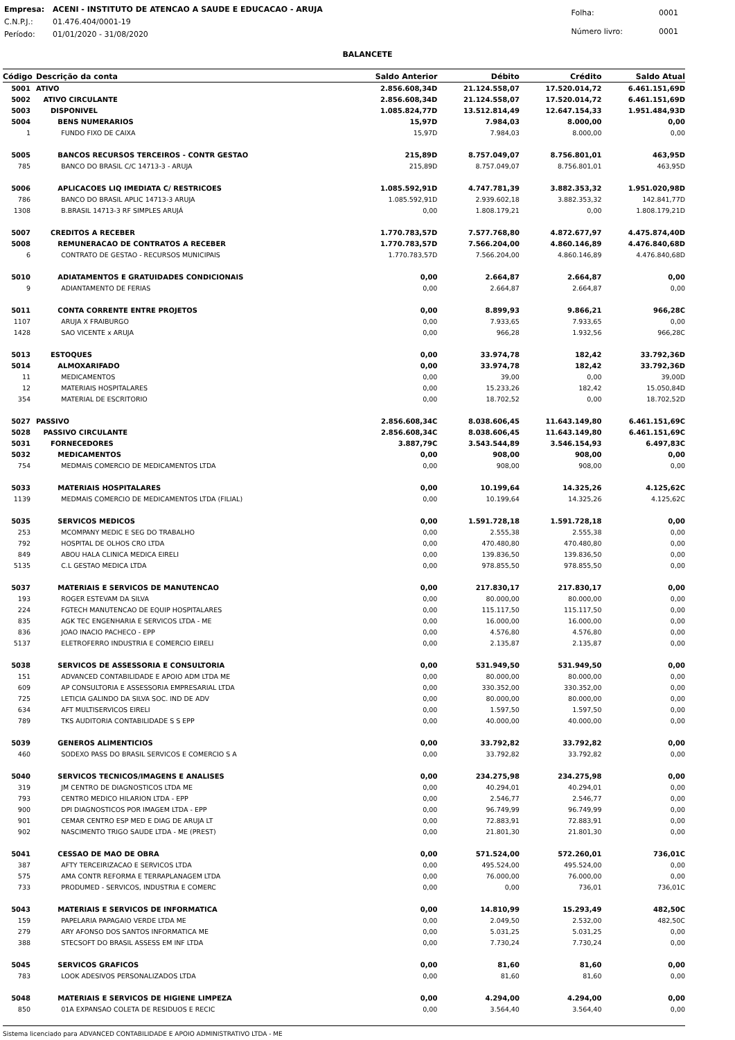| Empresa: | ACENI - INSTITUTO DE ATENCAO A SAUDE E EDUCACAO - ARUJA |
| C.N.P.J.: | 01.476.404/0001-19 |
| Período: | 01/01/2020 - 31/08/2020 |
| Folha: | 0001 |
| Número livro: | 0001 |
BALANCETE
| Código | Descrição da conta | Saldo Anterior | Débito | Crédito | Saldo Atual |
| --- | --- | --- | --- | --- | --- |
| 5001 | ATIVO | 2.856.608,34D | 21.124.558,07 | 17.520.014,72 | 6.461.151,69D |
| 5002 | ATIVO CIRCULANTE | 2.856.608,34D | 21.124.558,07 | 17.520.014,72 | 6.461.151,69D |
| 5003 | DISPONIVEL | 1.085.824,77D | 13.512.814,49 | 12.647.154,33 | 1.951.484,93D |
| 5004 | BENS NUMERARIOS | 15,97D | 7.984,03 | 8.000,00 | 0,00 |
| 1 | FUNDO FIXO DE CAIXA | 15,97D | 7.984,03 | 8.000,00 | 0,00 |
| 5005 | BANCOS RECURSOS TERCEIROS - CONTR GESTAO | 215,89D | 8.757.049,07 | 8.756.801,01 | 463,95D |
| 785 | BANCO DO BRASIL C/C 14713-3 - ARUJA | 215,89D | 8.757.049,07 | 8.756.801,01 | 463,95D |
| 5006 | APLICACOES LIQ IMEDIATA C/ RESTRICOES | 1.085.592,91D | 4.747.781,39 | 3.882.353,32 | 1.951.020,98D |
| 786 | BANCO DO BRASIL APLIC 14713-3 ARUJA | 1.085.592,91D | 2.939.602,18 | 3.882.353,32 | 142.841,77D |
| 1308 | B.BRASIL 14713-3 RF SIMPLES ARUJÁ | 0,00 | 1.808.179,21 | 0,00 | 1.808.179,21D |
| 5007 | CREDITOS A RECEBER | 1.770.783,57D | 7.577.768,80 | 4.872.677,97 | 4.475.874,40D |
| 5008 | REMUNERACAO DE CONTRATOS A RECEBER | 1.770.783,57D | 7.566.204,00 | 4.860.146,89 | 4.476.840,68D |
| 6 | CONTRATO DE GESTAO - RECURSOS MUNICIPAIS | 1.770.783,57D | 7.566.204,00 | 4.860.146,89 | 4.476.840,68D |
| 5010 | ADIATAMENTOS E GRATUIDADES CONDICIONAIS | 0,00 | 2.664,87 | 2.664,87 | 0,00 |
| 9 | ADIANTAMENTO DE FERIAS | 0,00 | 2.664,87 | 2.664,87 | 0,00 |
| 5011 | CONTA CORRENTE ENTRE PROJETOS | 0,00 | 8.899,93 | 9.866,21 | 966,28C |
| 1107 | ARUJA X FRAIBURGO | 0,00 | 7.933,65 | 7.933,65 | 0,00 |
| 1428 | SAO VICENTE x ARUJA | 0,00 | 966,28 | 1.932,56 | 966,28C |
| 5013 | ESTOQUES | 0,00 | 33.974,78 | 182,42 | 33.792,36D |
| 5014 | ALMOXARIFADO | 0,00 | 33.974,78 | 182,42 | 33.792,36D |
| 11 | MEDICAMENTOS | 0,00 | 39,00 | 0,00 | 39,00D |
| 12 | MATERIAIS HOSPITALARES | 0,00 | 15.233,26 | 182,42 | 15.050,84D |
| 354 | MATERIAL DE ESCRITORIO | 0,00 | 18.702,52 | 0,00 | 18.702,52D |
| 5027 | PASSIVO | 2.856.608,34C | 8.038.606,45 | 11.643.149,80 | 6.461.151,69C |
| 5028 | PASSIVO CIRCULANTE | 2.856.608,34C | 8.038.606,45 | 11.643.149,80 | 6.461.151,69C |
| 5031 | FORNECEDORES | 3.887,79C | 3.543.544,89 | 3.546.154,93 | 6.497,83C |
| 5032 | MEDICAMENTOS | 0,00 | 908,00 | 908,00 | 0,00 |
| 754 | MEDMAIS COMERCIO DE MEDICAMENTOS LTDA | 0,00 | 908,00 | 908,00 | 0,00 |
| 5033 | MATERIAIS HOSPITALARES | 0,00 | 10.199,64 | 14.325,26 | 4.125,62C |
| 1139 | MEDMAIS COMERCIO DE MEDICAMENTOS LTDA (FILIAL) | 0,00 | 10.199,64 | 14.325,26 | 4.125,62C |
| 5035 | SERVICOS MEDICOS | 0,00 | 1.591.728,18 | 1.591.728,18 | 0,00 |
| 253 | MCOMPANY MEDIC E SEG DO TRABALHO | 0,00 | 2.555,38 | 2.555,38 | 0,00 |
| 792 | HOSPITAL DE OLHOS CRO LTDA | 0,00 | 470.480,80 | 470.480,80 | 0,00 |
| 849 | ABOU HALA CLINICA MEDICA EIRELI | 0,00 | 139.836,50 | 139.836,50 | 0,00 |
| 5135 | C.L GESTAO MEDICA LTDA | 0,00 | 978.855,50 | 978.855,50 | 0,00 |
| 5037 | MATERIAIS E SERVICOS DE MANUTENCAO | 0,00 | 217.830,17 | 217.830,17 | 0,00 |
| 193 | ROGER ESTEVAM DA SILVA | 0,00 | 80.000,00 | 80.000,00 | 0,00 |
| 224 | FGTECH MANUTENCAO DE EQUIP HOSPITALARES | 0,00 | 115.117,50 | 115.117,50 | 0,00 |
| 835 | AGK TEC ENGENHARIA E SERVICOS LTDA - ME | 0,00 | 16.000,00 | 16.000,00 | 0,00 |
| 836 | JOAO INACIO PACHECO - EPP | 0,00 | 4.576,80 | 4.576,80 | 0,00 |
| 5137 | ELETROFERRO INDUSTRIA E COMERCIO EIRELI | 0,00 | 2.135,87 | 2.135,87 | 0,00 |
| 5038 | SERVICOS DE ASSESSORIA E CONSULTORIA | 0,00 | 531.949,50 | 531.949,50 | 0,00 |
| 151 | ADVANCED CONTABILIDADE E APOIO ADM LTDA ME | 0,00 | 80.000,00 | 80.000,00 | 0,00 |
| 609 | AP CONSULTORIA E ASSESSORIA EMPRESARIAL LTDA | 0,00 | 330.352,00 | 330.352,00 | 0,00 |
| 725 | LETICIA GALINDO DA SILVA SOC. IND DE ADV | 0,00 | 80.000,00 | 80.000,00 | 0,00 |
| 634 | AFT MULTISERVICOS EIRELI | 0,00 | 1.597,50 | 1.597,50 | 0,00 |
| 789 | TKS AUDITORIA CONTABILIDADE S S EPP | 0,00 | 40.000,00 | 40.000,00 | 0,00 |
| 5039 | GENEROS ALIMENTICIOS | 0,00 | 33.792,82 | 33.792,82 | 0,00 |
| 460 | SODEXO PASS DO BRASIL SERVICOS E COMERCIO S A | 0,00 | 33.792,82 | 33.792,82 | 0,00 |
| 5040 | SERVICOS TECNICOS/IMAGENS E ANALISES | 0,00 | 234.275,98 | 234.275,98 | 0,00 |
| 319 | JM CENTRO DE DIAGNOSTICOS LTDA ME | 0,00 | 40.294,01 | 40.294,01 | 0,00 |
| 793 | CENTRO MEDICO HILARION LTDA - EPP | 0,00 | 2.546,77 | 2.546,77 | 0,00 |
| 900 | DPI DIAGNOSTICOS POR IMAGEM LTDA - EPP | 0,00 | 96.749,99 | 96.749,99 | 0,00 |
| 901 | CEMAR CENTRO ESP MED E DIAG DE ARUJA LT | 0,00 | 72.883,91 | 72.883,91 | 0,00 |
| 902 | NASCIMENTO TRIGO SAUDE LTDA - ME (PREST) | 0,00 | 21.801,30 | 21.801,30 | 0,00 |
| 5041 | CESSAO DE MAO DE OBRA | 0,00 | 571.524,00 | 572.260,01 | 736,01C |
| 387 | AFTY TERCEIRIZACAO E SERVICOS LTDA | 0,00 | 495.524,00 | 495.524,00 | 0,00 |
| 575 | AMA CONTR REFORMA E TERRAPLANAGEM LTDA | 0,00 | 76.000,00 | 76.000,00 | 0,00 |
| 733 | PRODUMED - SERVICOS, INDUSTRIA E COMERC | 0,00 | 0,00 | 736,01 | 736,01C |
| 5043 | MATERIAIS E SERVICOS DE INFORMATICA | 0,00 | 14.810,99 | 15.293,49 | 482,50C |
| 159 | PAPELARIA PAPAGAIO VERDE LTDA ME | 0,00 | 2.049,50 | 2.532,00 | 482,50C |
| 279 | ARY AFONSO DOS SANTOS INFORMATICA ME | 0,00 | 5.031,25 | 5.031,25 | 0,00 |
| 388 | STECSOFT DO BRASIL ASSESS EM INF LTDA | 0,00 | 7.730,24 | 7.730,24 | 0,00 |
| 5045 | SERVICOS GRAFICOS | 0,00 | 81,60 | 81,60 | 0,00 |
| 783 | LOOK ADESIVOS PERSONALIZADOS LTDA | 0,00 | 81,60 | 81,60 | 0,00 |
| 5048 | MATERIAIS E SERVICOS DE HIGIENE LIMPEZA | 0,00 | 4.294,00 | 4.294,00 | 0,00 |
| 850 | 01A EXPANSAO COLETA DE RESIDUOS E RECIC | 0,00 | 3.564,40 | 3.564,40 | 0,00 |
Sistema licenciado para ADVANCED CONTABILIDADE E APOIO ADMINISTRATIVO LTDA - ME